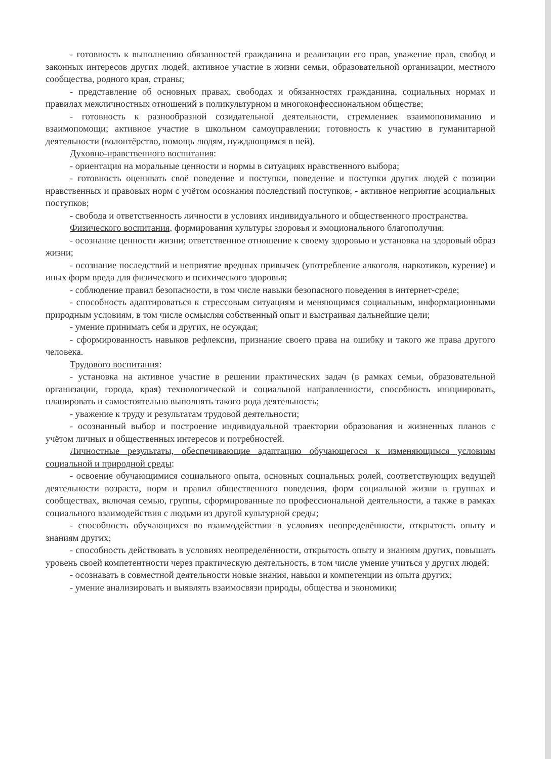- готовность к выполнению обязанностей гражданина и реализации его прав, уважение прав, свобод и законных интересов других людей; активное участие в жизни семьи, образовательной организации, местного сообщества, родного края, страны;
- представление об основных правах, свободах и обязанностях гражданина, социальных нормах и правилах межличностных отношений в поликультурном и многоконфессиональном обществе;
- готовность к разнообразной созидательной деятельности, стремлениек взаимопониманию и взаимопомощи; активное участие в школьном самоуправлении; готовность к участию в гуманитарной деятельности (волонтёрство, помощь людям, нуждающимся в ней).
Духовно-нравственного воспитания:
- ориентация на моральные ценности и нормы в ситуациях нравственного выбора;
- готовность оценивать своё поведение и поступки, поведение и поступки других людей с позиции нравственных и правовых норм с учётом осознания последствий поступков; - активное неприятие асоциальных поступков;
- свобода и ответственность личности в условиях индивидуального и общественного пространства.
Физического воспитания, формирования культуры здоровья и эмоционального благополучия:
- осознание ценности жизни; ответственное отношение к своему здоровью и установка на здоровый образ жизни;
- осознание последствий и неприятие вредных привычек (употребление алкоголя, наркотиков, курение) и иных форм вреда для физического и психического здоровья;
- соблюдение правил безопасности, в том числе навыки безопасного поведения в интернет-среде;
- способность адаптироваться к стрессовым ситуациям и меняющимся социальным, информационными природным условиям, в том числе осмысляя собственный опыт и выстраивая дальнейшие цели;
- умение принимать себя и других, не осуждая;
- сформированность навыков рефлексии, признание своего права на ошибку и такого же права другого человека.
Трудового воспитания:
- установка на активное участие в решении практических задач (в рамках семьи, образовательной организации, города, края) технологической и социальной направленности, способность инициировать, планировать и самостоятельно выполнять такого рода деятельность;
- уважение к труду и результатам трудовой деятельности;
- осознанный выбор и построение индивидуальной траектории образования и жизненных планов с учётом личных и общественных интересов и потребностей.
Личностные результаты, обеспечивающие адаптацию обучающегося к изменяющимся условиям социальной и природной среды:
- освоение обучающимися социального опыта, основных социальных ролей, соответствующих ведущей деятельности возраста, норм и правил общественного поведения, форм социальной жизни в группах и сообществах, включая семью, группы, сформированные по профессиональной деятельности, а также в рамках социального взаимодействия с людьми из другой культурной среды;
- способность обучающихся во взаимодействии в условиях неопределённости, открытость опыту и знаниям других;
- способность действовать в условиях неопределённости, открытость опыту и знаниям других, повышать уровень своей компетентности через практическую деятельность, в том числе умение учиться у других людей;
- осознавать в совместной деятельности новые знания, навыки и компетенции из опыта других;
- умение анализировать и выявлять взаимосвязи природы, общества и экономики;